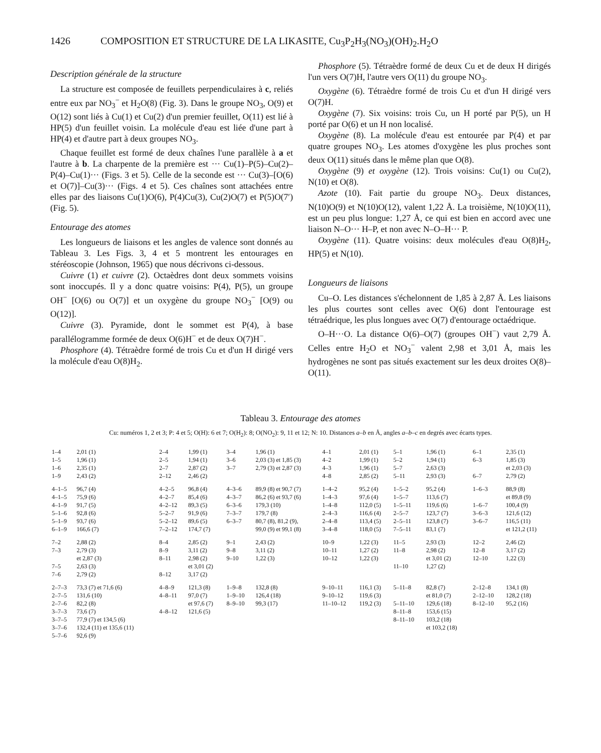1426 COMPOSITION ET STRUCTURE DE LA LIKASITE, Cu<sub>3</sub>P<sub>2</sub>H<sub>3</sub>(NO<sub>3</sub>)(OH)<sub>2</sub>.H<sub>2</sub>O
Description générale de la structure
La structure est composée de feuillets perpendiculaires à c, reliés entre eux par NO<sub>3</sub><sup>−</sup> et H<sub>2</sub>O(8) (Fig. 3). Dans le groupe NO<sub>3</sub>, O(9) et O(12) sont liés à Cu(1) et Cu(2) d'un premier feuillet, O(11) est lié à HP(5) d'un feuillet voisin. La molécule d'eau est liée d'une part à HP(4) et d'autre part à deux groupes NO<sub>3</sub>.
Chaque feuillet est formé de deux chaînes l'une parallèle à a et l'autre à b. La charpente de la première est ··· Cu(1)–P(5)–Cu(2)–P(4)–Cu(1)··· (Figs. 3 et 5). Celle de la seconde est ··· Cu(3)–[O(6) et O(7)]–Cu(3)··· (Figs. 4 et 5). Ces chaînes sont attachées entre elles par des liaisons Cu(1)O(6), P(4)Cu(3), Cu(2)O(7) et P(5)O(7′) (Fig. 5).
Entourage des atomes
Les longueurs de liaisons et les angles de valence sont donnés au Tableau 3. Les Figs. 3, 4 et 5 montrent les entourages en stéréoscopie (Johnson, 1965) que nous décrivons ci-dessous.
Cuivre (1) et cuivre (2). Octaèdres dont deux sommets voisins sont inoccupés. Il y a donc quatre voisins: P(4), P(5), un groupe OH<sup>−</sup> [O(6) ou O(7)] et un oxygène du groupe NO<sub>3</sub><sup>−</sup> [O(9) ou O(12)].
Cuivre (3). Pyramide, dont le sommet est P(4), à base parallélogramme formée de deux O(6)H<sup>−</sup> et de deux O(7)H<sup>−</sup>.
Phosphore (4). Tétraèdre formé de trois Cu et d'un H dirigé vers la molécule d'eau O(8)H<sub>2</sub>.
Phosphore (5). Tétraèdre formé de deux Cu et de deux H dirigés l'un vers O(7)H, l'autre vers O(11) du groupe NO<sub>3</sub>.
Oxygène (6). Tétraèdre formé de trois Cu et d'un H dirigé vers O(7)H.
Oxygène (7). Six voisins: trois Cu, un H porté par P(5), un H porté par O(6) et un H non localisé.
Oxygène (8). La molécule d'eau est entourée par P(4) et par quatre groupes NO<sub>3</sub>. Les atomes d'oxygène les plus proches sont deux O(11) situés dans le même plan que O(8).
Oxygène (9) et oxygène (12). Trois voisins: Cu(1) ou Cu(2), N(10) et O(8).
Azote (10). Fait partie du groupe NO<sub>3</sub>. Deux distances, N(10)O(9) et N(10)O(12), valent 1,22 Å. La troisième, N(10)O(11), est un peu plus longue: 1,27 Å, ce qui est bien en accord avec une liaison N–O··· H–P, et non avec N–O–H··· P.
Oxygène (11). Quatre voisins: deux molécules d'eau O(8)H<sub>2</sub>, HP(5) et N(10).
Longueurs de liaisons
Cu–O. Les distances s'échelonnent de 1,85 à 2,87 Å. Les liaisons les plus courtes sont celles avec O(6) dont l'entourage est tétraédrique, les plus longues avec O(7) d'entourage octaédrique.
O–H···O. La distance O(6)–O(7) (groupes OH<sup>−</sup>) vaut 2,79 Å. Celles entre H<sub>2</sub>O et NO<sub>3</sub><sup>−</sup> valent 2,98 et 3,01 Å, mais les hydrogènes ne sont pas situés exactement sur les deux droites O(8)–O(11).
Tableau 3. Entourage des atomes
Cu: numéros 1, 2 et 3; P: 4 et 5; O(H): 6 et 7; O(H<sub>2</sub>): 8; O(NO<sub>2</sub>): 9, 11 et 12; N: 10. Distances a–b en Å, angles a–b–c en degrés avec écarts types.
| 1–4 | 2,01 (1) | 2–4 | 1,99 (1) | 3–4 | 1,96 (1) | 4–1 | 2,01 (1) | 5–1 | 1,96 (1) | 6–1 | 2,35 (1) |
| 1–5 | 1,96 (1) | 2–5 | 1,94 (1) | 3–6 | 2,03 (3) et 1,85 (3) | 4–2 | 1,99 (1) | 5–2 | 1,94 (1) | 6–3 | 1,85 (3) |
| 1–6 | 2,35 (1) | 2–7 | 2,87 (2) | 3–7 | 2,79 (3) et 2,87 (3) | 4–3 | 1,96 (1) | 5–7 | 2,63 (3) | | et 2,03 (3) |
| 1–9 | 2,43 (2) | 2–12 | 2,46 (2) | | | 4–8 | 2,85 (2) | 5–11 | 2,93 (3) | 6–7 | 2,79 (2) |
| 4–1–5 | 96,7 (4) | 4–2–5 | 96,8 (4) | 4–3–6 | 89,9 (8) et 90,7 (7) | 1–4–2 | 95,2 (4) | 1–5–2 | 95,2 (4) | 1–6–3 | 88,9 (8) |
| 4–1–5 | 75,9 (6) | 4–2–7 | 85,4 (6) | 4–3–7 | 86,2 (6) et 93,7 (6) | 1–4–3 | 97,6 (4) | 1–5–7 | 113,6 (7) | | et 89,8 (9) |
| 4–1–9 | 91,7 (5) | 4–2–12 | 89,3 (5) | 6–3–6 | 179,3 (10) | 1–4–8 | 112,0 (5) | 1–5–11 | 119,6 (6) | 1–6–7 | 100,4 (9) |
| 5–1–6 | 92,8 (6) | 5–2–7 | 91,9 (6) | 7–3–7 | 179,7 (8) | 2–4–3 | 116,6 (4) | 2–5–7 | 123,7 (7) | 3–6–3 | 121,6 (12) |
| 5–1–9 | 93,7 (6) | 5–2–12 | 89,6 (5) | 6–3–7 | 80,7 (8), 81,2 (9), | 2–4–8 | 113,4 (5) | 2–5–11 | 123,8 (7) | 3–6–7 | 116,5 (11) |
| 6–1–9 | 166,6 (7) | 7–2–12 | 174,7 (7) | | 99,0 (9) et 99,1 (8) | 3–4–8 | 118,0 (5) | 7–5–11 | 83,1 (7) | | et 121,2 (11) |
| 7–2 | 2,88 (2) | 8–4 | 2,85 (2) | 9–1 | 2,43 (2) | 10–9 | 1,22 (3) | 11–5 | 2,93 (3) | 12–2 | 2,46 (2) |
| 7–3 | 2,79 (3) | 8–9 | 3,11 (2) | 9–8 | 3,11 (2) | 10–11 | 1,27 (2) | 11–8 | 2,98 (2) | 12–8 | 3,17 (2) |
| | et 2,87 (3) | 8–11 | 2,98 (2) | 9–10 | 1,22 (3) | 10–12 | 1,22 (3) | | et 3,01 (2) | 12–10 | 1,22 (3) |
| 7–5 | 2,63 (3) | | et 3,01 (2) | | | | | 11–10 | 1,27 (2) | | |
| 7–6 | 2,79 (2) | 8–12 | 3,17 (2) | | | | | | | | |
| 2–7–3 | 73,3 (7) et 71,6 (6) | 4–8–9 | 121,3 (8) | 1–9–8 | 132,8 (8) | 9–10–11 | 116,1 (3) | 5–11–8 | 82,8 (7) | 2–12–8 | 134,1 (8) |
| 2–7–5 | 131,6 (10) | 4–8–11 | 97,0 (7) | 1–9–10 | 126,4 (18) | 9–10–12 | 119,6 (3) | | et 81,0 (7) | 2–12–10 | 128,2 (18) |
| 2–7–6 | 82,2 (8) | | et 97,6 (7) | 8–9–10 | 99,3 (17) | 11–10–12 | 119,2 (3) | 5–11–10 | 129,6 (18) | 8–12–10 | 95,2 (16) |
| 3–7–3 | 73,6 (7) | 4–8–12 | 121,6 (5) | | | | | 8–11–8 | 153,6 (15) | | |
| 3–7–5 | 77,9 (7) et 134,5 (6) | | | | | | | 8–11–10 | 103,2 (18) | | |
| 3–7–6 | 132,4 (11) et 135,6 (11) | | | | | | | | et 103,2 (18) | | |
| 5–7–6 | 92,6 (9) | | | | | | | | | | |